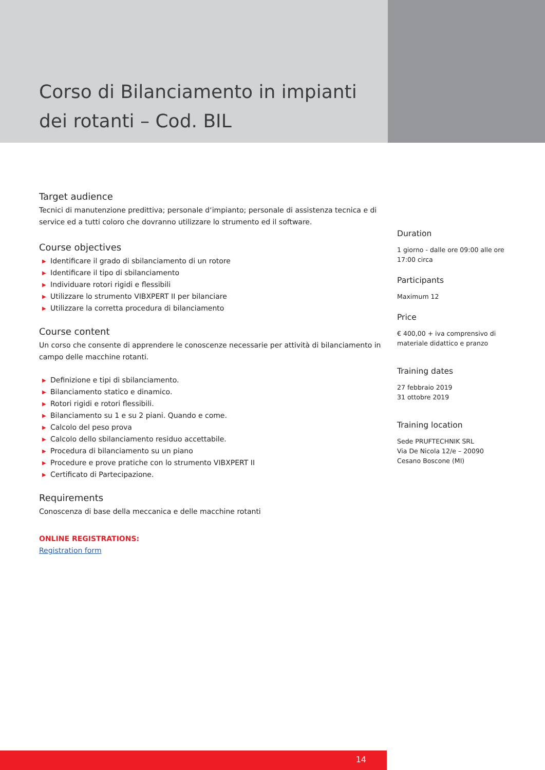Corso di Bilanciamento in impianti dei rotanti – Cod. BIL
Target audience
Tecnici di manutenzione predittiva; personale d‘impianto; personale di assistenza tecnica e di service ed a tutti coloro che dovranno utilizzare lo strumento ed il software.
Course objectives
▶ Identificare il grado di sbilanciamento di un rotore
▶ Identificare il tipo di sbilanciamento
▶ Individuare rotori rigidi e flessibili
▶ Utilizzare lo strumento VIBXPERT II per bilanciare
▶ Utilizzare la corretta procedura di bilanciamento
Course content
Un corso che consente di apprendere le conoscenze necessarie per attività di bilanciamento in campo delle macchine rotanti.
▶ Definizione e tipi di sbilanciamento.
▶ Bilanciamento statico e dinamico.
▶ Rotori rigidi e rotori flessibili.
▶ Bilanciamento su 1 e su 2 piani. Quando e come.
▶ Calcolo del peso prova
▶ Calcolo dello sbilanciamento residuo accettabile.
▶ Procedura di bilanciamento su un piano
▶ Procedure e prove pratiche con lo strumento VIBXPERT II
▶ Certificato di Partecipazione.
Requirements
Conoscenza di base della meccanica e delle macchine rotanti
ONLINE REGISTRATIONS:
Registration form
Duration
1 giorno - dalle ore 09:00 alle ore 17:00 circa
Participants
Maximum 12
Price
€ 400,00 + iva comprensivo di materiale didattico e pranzo
Training dates
27 febbraio 2019
31 ottobre 2019
Training location
Sede PRUFTECHNIK SRL
Via De Nicola 12/e – 20090
Cesano Boscone (MI)
14